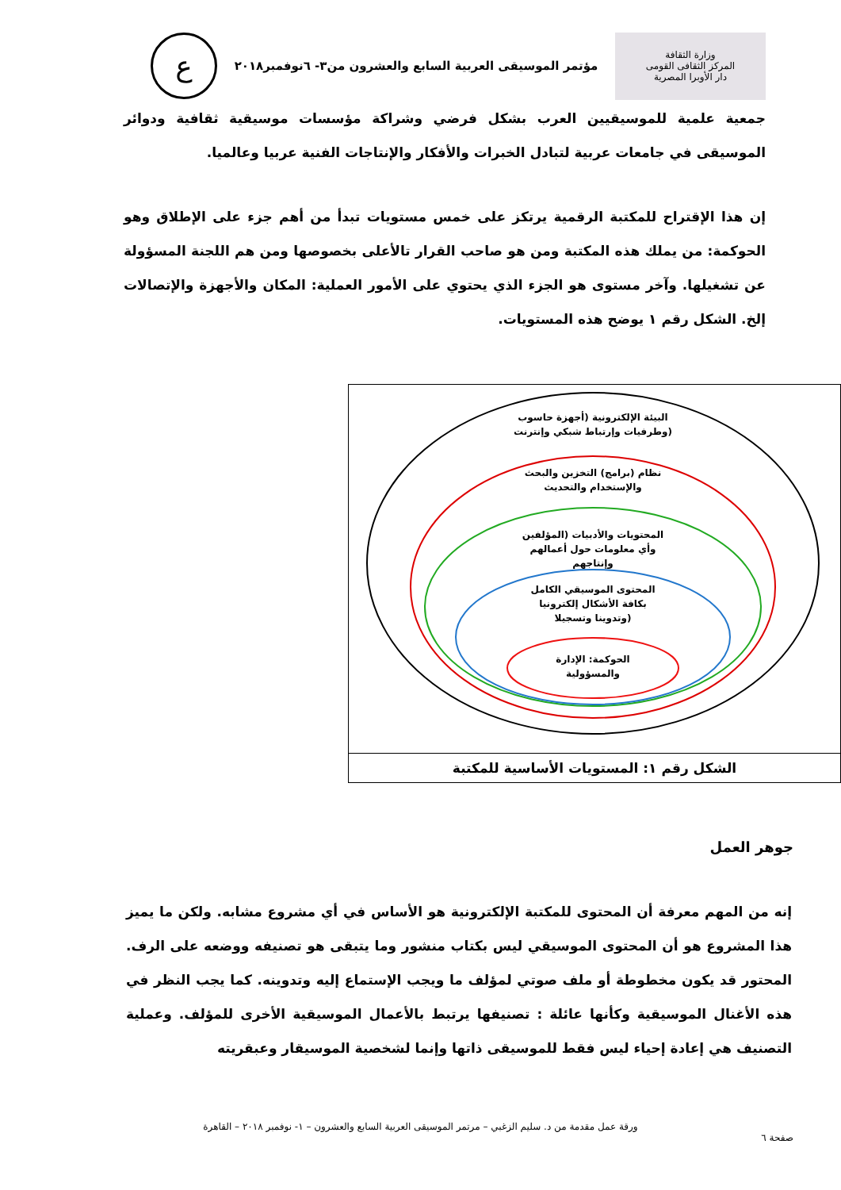وزارة الثقافة
المركز الثقافى القومى
دار الأوبرا المصرية
مؤتمر الموسيقى العربية السابع والعشرون من٣- ٦نوفمبر٢٠١٨
ع
جمعية علمية للموسيقيين العرب بشكل فرضي وشراكة مؤسسات موسيقية ثقافية ودوائر الموسيقى في جامعات عربية لتبادل الخبرات والأفكار والإنتاجات الفنية عربيا وعالميا.
إن هذا الإقتراح للمكتبة الرقمية يرتكز على خمس مستويات تبدأ من أهم جزء على الإطلاق وهو الحوكمة: من يملك هذه المكتبة ومن هو صاحب القرار تالأعلى بخصوصها ومن هم اللجنة المسؤولة عن تشغيلها. وآخر مستوى هو الجزء الذي يحتوي على الأمور العملية: المكان والأجهزة والإتصالات إلخ. الشكل رقم ١ يوضح هذه المستويات.
البيئة الإلكترونية (أجهزة حاسوب
وطرفيات وإرتباط شبكي وإنترنت)
نظام (برامج) التخزين والبحث
والإستخدام والتحديث
المحتويات والأدبيات (المؤلفين
وأي معلومات حول أعمالهم
وإنتاجهم
المحتوى الموسيقي الكامل
بكافة الأشكال إلكترونيا
وتدوينا وتسجيلا)
الحوكمة: الإدارة
والمسؤولية
الشكل رقم ١: المستويات الأساسية للمكتبة
جوهر العمل
إنه من المهم معرفة أن المحتوى للمكتبة الإلكترونية هو الأساس في أي مشروع مشابه. ولكن ما يميز هذا المشروع هو أن المحتوى الموسيقي ليس بكتاب منشور وما يتبقى هو تصنيفه ووضعه على الرف. المحتور قد يكون مخطوطة أو ملف صوتي لمؤلف ما ويجب الإستماع إليه وتدوينه. كما يجب النظر في هذه الأغنال الموسيقية وكأنها عائلة : تصنيفها يرتبط بالأعمال الموسيقية الأخرى للمؤلف. وعملية التصنيف هي إعادة إحياء ليس فقط للموسيقى ذاتها وإنما لشخصية الموسيقار وعبقريته
ورقة عمل مقدمة من د. سليم الزغبي – مرتمر الموسيقى العربية السابع والعشرون – ١- نوفمبر ٢٠١٨ – القاهرة
صفحة ٦